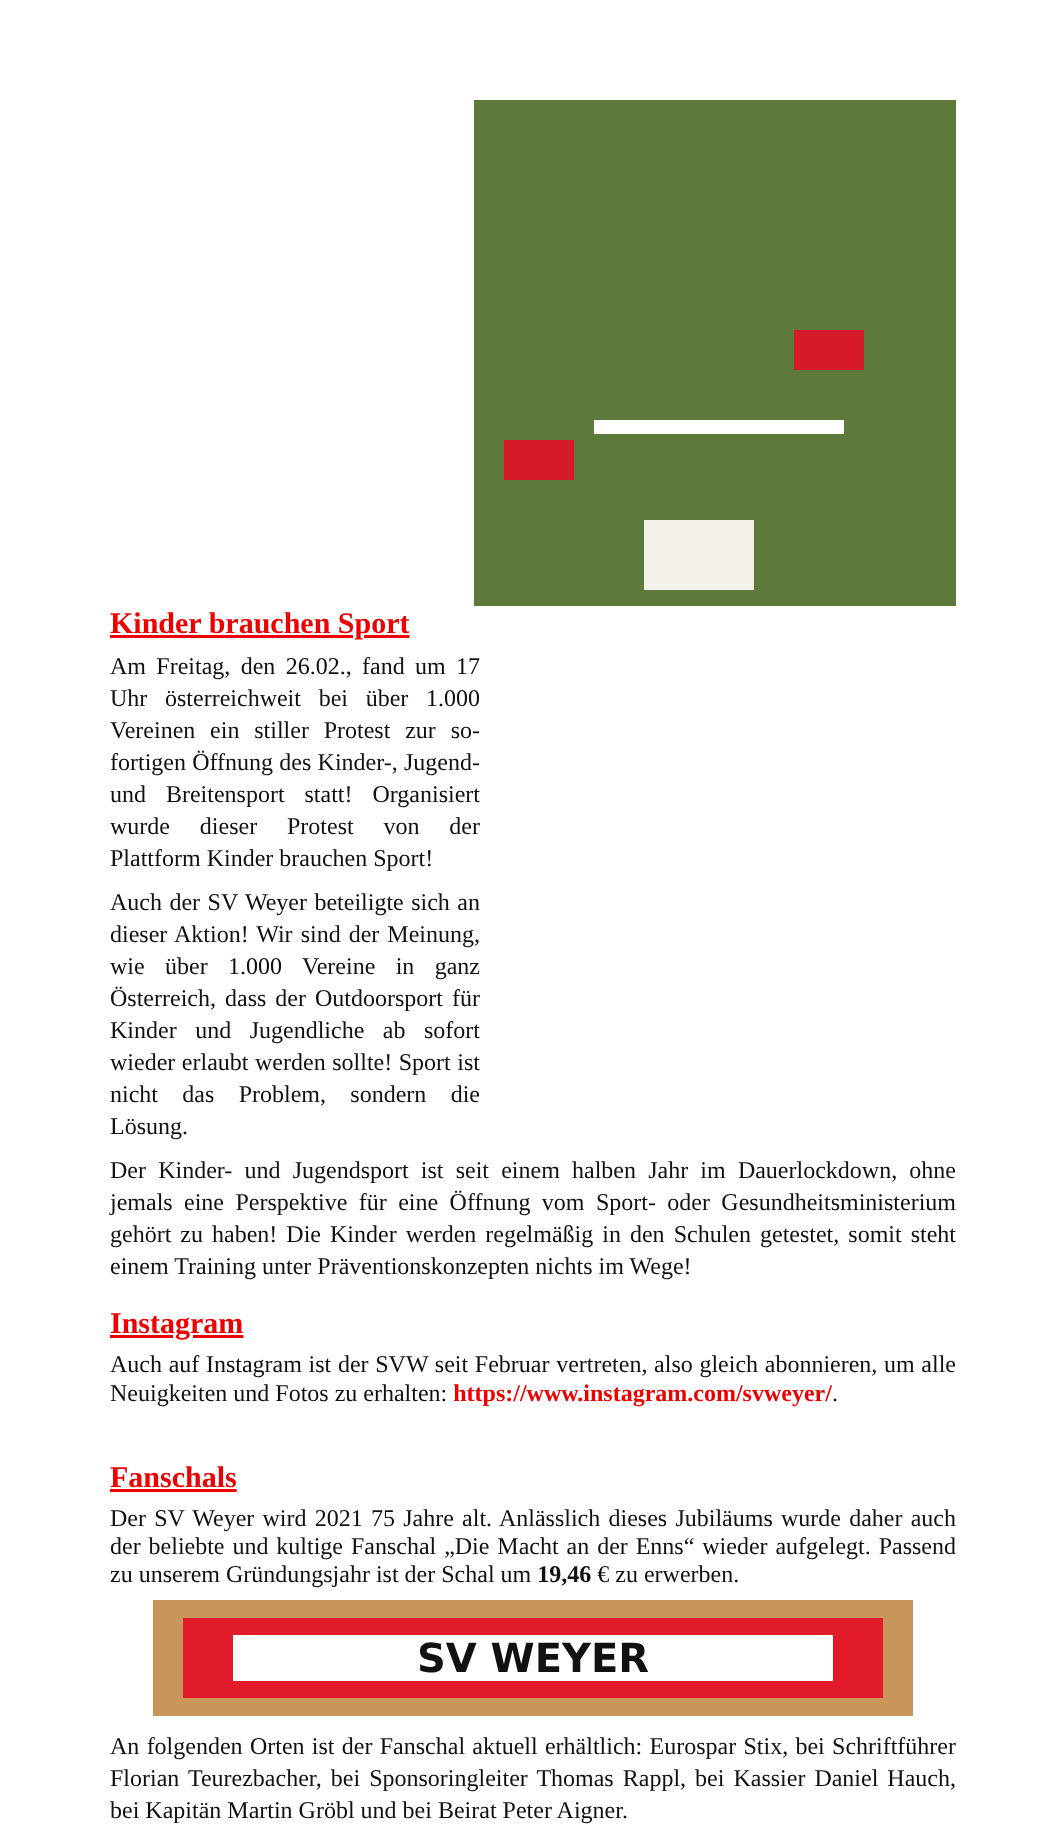Kinder brauchen Sport
Am Freitag, den 26.02., fand um 17 Uhr österreichweit bei über 1.000 Vereinen ein stiller Protest zur so­fortigen Öffnung des Kinder-, Ju­gend- und Breitensport statt! Orga­nisiert wurde dieser Protest von der Plattform Kinder brauchen Sport!
Auch der SV Weyer beteiligte sich an dieser Aktion! Wir sind der Mei­nung, wie über 1.000 Vereine in ganz Österreich, dass der Outdoor­sport für Kinder und Jugendliche ab sofort wieder erlaubt werden sollte! Sport ist nicht das Problem, son­dern die Lösung.
Der Kinder- und Jugendsport ist seit einem halben Jahr im Dauerlockdown, ohne jemals eine Perspektive für eine Öffnung vom Sport- oder Gesundheitsministerium gehört zu haben! Die Kinder werden regelmäßig in den Schulen getestet, somit steht einem Training unter Präventionskonzepten nichts im Wege!
Instagram
Auch auf Instagram ist der SVW seit Februar vertreten, also gleich abonnieren, um alle Neuigkeiten und Fotos zu erhalten: https://www.instagram.com/svweyer/.
Fanschals
Der SV Weyer wird 2021 75 Jahre alt. Anlässlich dieses Jubiläums wurde daher auch der beliebte und kultige Fanschal „Die Macht an der Enns“ wieder aufgelegt. Passend zu unserem Gründungsjahr ist der Schal um 19,46 € zu erwerben.
SV WEYER
An folgenden Orten ist der Fanschal aktuell erhältlich: Eurospar Stix, bei Schrift­führer Florian Teurezbacher, bei Sponsoringleiter Thomas Rappl, bei Kassier Da­niel Hauch, bei Kapitän Martin Gröbl und bei Beirat Peter Aigner.